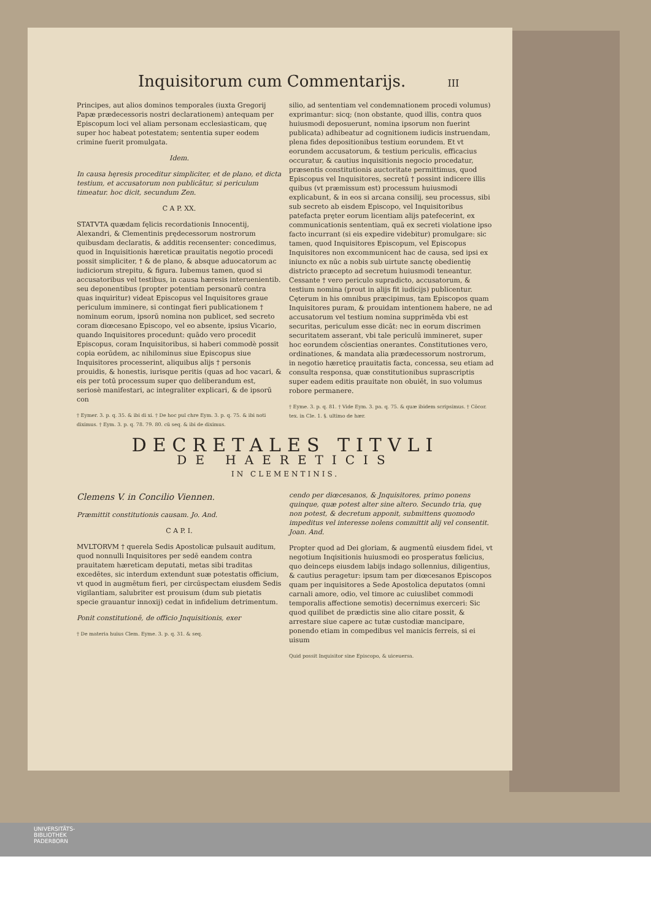Inquisitorum cum Commentarijs. III
Principes, aut alios dominos temporales (iuxta Gregorij Papæ prædecessoris nostri declarationem) antequam per Episcopum loci vel aliam personam ecclesiasticam, quę super hoc habeat potestatem; sententia super eodem crimine fuerit promulgata.
Idem.
In causa hęresis proceditur simpliciter, et de plano, et dicta testium, et accusatorum non publicātur, si periculum timeatur. hoc dicit, secundum Zen.
C A P. XX.
STATVTA quædam fęlicis recordationis Innocentij, Alexandri, & Clementinis prędecessorum nostrorum quibusdam declaratis, & additis recensenter: concedimus, quod in Inquisitionis hæreticæ prauitatis negotio procedi possit simpliciter, † & de plano, & absque aduocatorum ac iudiciorum strepitu, & figura. Iubemus tamen, quod si accusatoribus vel testibus, in causa hæresis interuenientib. seu deponentibus (propter potentiam personarū contra quas inquiritur) videat Episcopus vel Inquisitores graue periculum imminere, si contingat fieri publicationem † nominum eorum, ipsorū nomina non publicet, sed secreto coram diœcesano Episcopo, vel eo absente, ipsius Vicario, quando Inquisitores procedunt: quādo vero procedit Episcopus, coram Inquisitoribus, si haberi commodè possit copia eorūdem, ac nihilominus siue Episcopus siue Inquisitores processerint, aliquibus alijs † personis prouidis, & honestis, iurisque peritis (quas ad hoc vacari, & eis per totū processum super quo deliberandum est, seriosè manifestari, ac integraliter explicari, & de ipsorū con
† Eymer. 3. p. q. 35. & ibi di xi. † De hoc pul chre Eym. 3. p. q. 75. & ibi noti diximus. † Eym. 3. p. q. 78. 79. 80. cū seq. & ibi de diximus.
silio, ad sententiam vel condemnationem procedi volumus) exprimantur: sicq; (non obstante, quod illis, contra quos huiusmodi deposuerunt, nomina ipsorum non fuerint publicata) adhibeatur ad cognitionem iudicis instruendam, plena fides depositionibus testium eorundem. Et vt eorundem accusatorum, & testium periculis, efficacius occuratur, & cautius inquisitionis negocio procedatur, præsentis constitutionis auctoritate permittimus, quod Episcopus vel Inquisitores, secretū † possint indicere illis quibus (vt præmissum est) processum huiusmodi explicabunt, & in eos si arcana consilij, seu processus, sibi sub secreto ab eisdem Episcopo, vel Inquisitoribus patefacta pręter eorum licentiam alijs patefecerint, ex communicationis sententiam, quā ex secreti violatione ipso facto incurrant (si eis expedire videbitur) promulgare: sic tamen, quod Inquisitores Episcopum, vel Episcopus Inquisitores non excommunicent hac de causa, sed ipsi ex iniuncto ex nūc a nobis sub uirtute sanctę obedientię districto præcepto ad secretum huiusmodi teneantur. Cessante † vero periculo supradicto, accusatorum, & testium nomina (prout in alijs fit iudicijs) publicentur. Cęterum in his omnibus præcipimus, tam Episcopos quam Inquisitores puram, & prouidam intentionem habere, ne ad accusatorum vel testium nomina supprimēda vbi est securitas, periculum esse dicāt: nec in eorum discrimen securitatem asserant, vbi tale periculū immineret, super hoc eorundem cōscientias onerantes. Constitutiones vero, ordinationes, & mandata alia prædecessorum nostrorum, in negotio hæreticę prauitatis facta, concessa, seu etiam ad consulta responsa, quæ constitutionibus suprascriptis super eadem editis prauitate non obuiēt, in suo volumus robore permanere.
† Eyme. 3. p. q. 81. † Vide Eym. 3. pa. q. 75. & quæ ibidem scripsimus. † Cōcor. tex. in Cle. 1. §. ultimo de hær.
DECRETALES TITVLI
DE HAERETICIS
IN CLEMENTINIS.
Clemens V. in Concilio Viennen.
Præmittit constitutionis causam. Jo. And.
C A P. I.
MVLTORVM † querela Sedis Apostolicæ pulsauit auditum, quod nonnulli Inquisitores per sedē eandem contra prauitatem hæreticam deputati, metas sibi traditas excedētes, sic interdum extendunt suæ potestatis officium, vt quod in augmētum fieri, per circūspectam eiusdem Sedis vigilantiam, salubriter est prouisum (dum sub pietatis specie grauantur innoxij) cedat in infidelium detrimentum.
Ponit constitutionē, de officio Jnquisitionis, exer
† De materia huius Clem. Eyme. 3. p. q. 31. & seq.
cendo per diœcesanos, & Jnquisitores, primo ponens quinque, quæ potest alter sine altero. Secundo tria, quę non potest, & decretum apponit, submittens quomodo impeditus vel interesse nolens committit alij vel consentit. Joan. And.
Propter quod ad Dei gloriam, & augmentū eiusdem fidei, vt negotium Inqisitionis huiusmodi eo prosperatus fœlicius, quo deinceps eiusdem labijs indago sollennius, diligentius, & cautius peragetur: ipsum tam per diœcesanos Episcopos quam per inquisitores a Sede Apostolica deputatos (omni carnali amore, odio, vel timore ac cuiuslibet commodi temporalis affectione semotis) decernimus exerceri: Sic quod quilibet de prædictis sine alio citare possit, & arrestare siue capere ac tutæ custodiæ mancipare, ponendo etiam in compedibus vel manicis ferreis, si ei uisum
Quid possit Inquisitor sine Episcopo, & uiceuersa.
UNIVERSITÄTS-
BIBLIOTHEK
PADERBORN